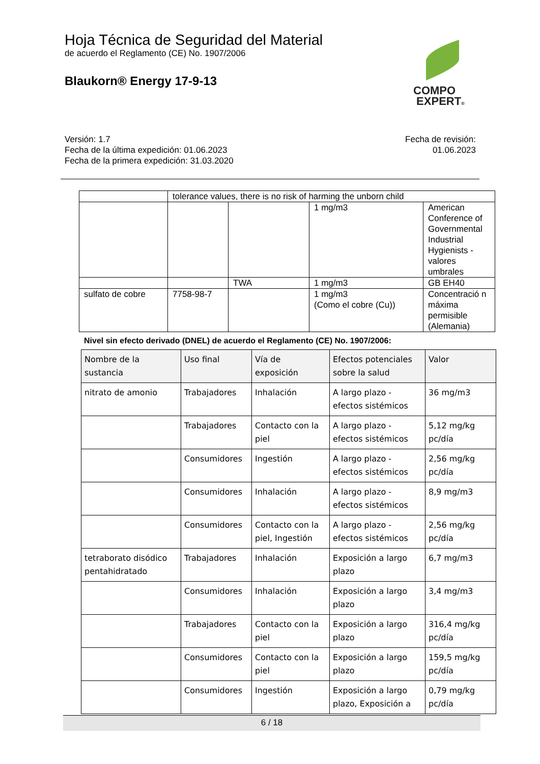Hoja Técnica de Seguridad del Material
de acuerdo el Reglamento (CE) No. 1907/2006
Blaukorn® Energy 17-9-13
COMPO
EXPERT®
Versión: 1.7
Fecha de la última expedición: 01.06.2023
Fecha de la primera expedición: 31.03.2020
Fecha de revisión:
01.06.2023
| | tolerance values, there is no risk of harming the unborn child | | | |
| | | | 1 mg/m3 | American Conference of Governmental Industrial Hygienists - valores umbrales |
| | | TWA | 1 mg/m3 | GB EH40 |
| sulfato de cobre | 7758-98-7 | | 1 mg/m3 (Como el cobre (Cu)) | Concentració n máxima permisible (Alemania) |
Nivel sin efecto derivado (DNEL) de acuerdo el Reglamento (CE) No. 1907/2006:
| Nombre de la sustancia | Uso final | Vía de exposición | Efectos potenciales sobre la salud | Valor |
| --- | --- | --- | --- | --- |
| nitrato de amonio | Trabajadores | Inhalación | A largo plazo - efectos sistémicos | 36 mg/m3 |
| | Trabajadores | Contacto con la piel | A largo plazo - efectos sistémicos | 5,12 mg/kg pc/día |
| | Consumidores | Ingestión | A largo plazo - efectos sistémicos | 2,56 mg/kg pc/día |
| | Consumidores | Inhalación | A largo plazo - efectos sistémicos | 8,9 mg/m3 |
| | Consumidores | Contacto con la piel, Ingestión | A largo plazo - efectos sistémicos | 2,56 mg/kg pc/día |
| tetraborato disódico pentahidratado | Trabajadores | Inhalación | Exposición a largo plazo | 6,7 mg/m3 |
| | Consumidores | Inhalación | Exposición a largo plazo | 3,4 mg/m3 |
| | Trabajadores | Contacto con la piel | Exposición a largo plazo | 316,4 mg/kg pc/día |
| | Consumidores | Contacto con la piel | Exposición a largo plazo | 159,5 mg/kg pc/día |
| | Consumidores | Ingestión | Exposición a largo plazo, Exposición a | 0,79 mg/kg pc/día |
6 / 18